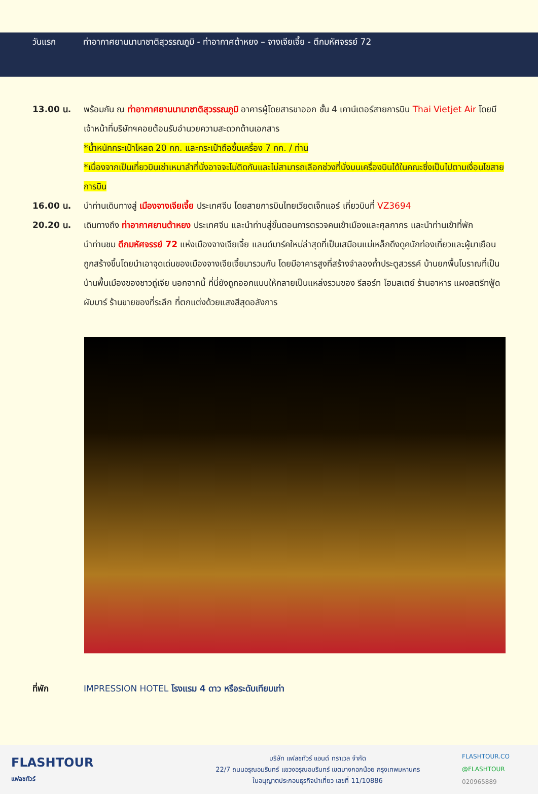วันแรก ท่าอากาศยานนานาชาติสุวรรณภูมิ - ท่าอากาศต้าหยง – จางเจียเจี้ย - ตึกมหัศจรรย์ 72
13.00 น. พร้อมกัน ณ ท่าอากาศยานนานาชาติสุวรรณภูมิ อาคารผู้โดยสารขาออก ชั้น 4 เคาน์เตอร์สายการบิน Thai Vietjet Air โดยมีเจ้าหน้าที่บริษัทฯคอยต้อนรับอำนวยความสะดวกด้านเอกสาร
*น้ำหนักกระเป๋าโหลด 20 กก. และกระเป๋าถือขึ้นเครื่อง 7 กก. / ท่าน
*เนื่องจากเป็นเที่ยวบินเช่าเหมาลำที่นั่งอาจจะไม่ติดกันและไม่สามารถเลือกช่วงที่นั่งบนเครื่องบินได้ในคณะซึ่งเป็นไปตามเงื่อนไขสายการบิน
16.00 น. นำท่านเดินทางสู่ เมืองจางเจียเจี้ย ประเทศจีน โดยสายการบินไทยเวียตเจ็ทแอร์ เที่ยวบินที่ VZ3694
20.20 น. เดินทางถึง ท่าอากาศยานต้าหยง ประเทศจีน และนำท่านสู่ขั้นตอนการตรวจคนเข้าเมืองและศุลกากร และนำท่านเข้าที่พัก
นำท่านชม ตึกมหัศจรรย์ 72 แห่งเมืองจางเจียเจี้ย แลนด์มาร์คใหม่ล่าสุดที่เป็นเสมือนแม่เหล็กดึงดูคนักท่องเที่ยวและผู้มาเยือน ถูกสร้างขึ้นโดยนำเอาจุดเด่นของเมืองจางเจียเจี้ยมารวมกัน โดยมีอาคารสูงที่สร้างจำลองถ้ำประตูสวรรค์ บ้านยกพื้นโบราณที่เป็นบ้านพื้นเมืองของชาวถู่เจีย นอกจากนี้ ที่นี่ยังถูกออกแบบให้กลายเป็นแหล่งรวมของ รีสอร์ท โฮมสเตย์ ร้านอาหาร แผงสตรีทฟู้ด ผับบาร์ ร้านขายของที่ระลึก ที่ตกแต่งด้วยแสงสีสุดอลังการ
ที่พัก IMPRESSION HOTEL โรงแรม 4 ดาว หรือระดับเทียบเท่า
FLASHTOUR
แฟลชทัวร์
บริษัท แฟลชทัวร์ แอนด์ ทราเวล จำกัด
22/7 ถนนอรุณอมรินทร์ แขวงอรุณอมรินทร์ เขตบางกอกน้อย กรุงเทพมหานคร
ใบอนุญาตประกอบธุรกิจนำเที่ยว เลขที่ 11/10886
FLASHTOUR.CO
@FLASHTOUR
020965889